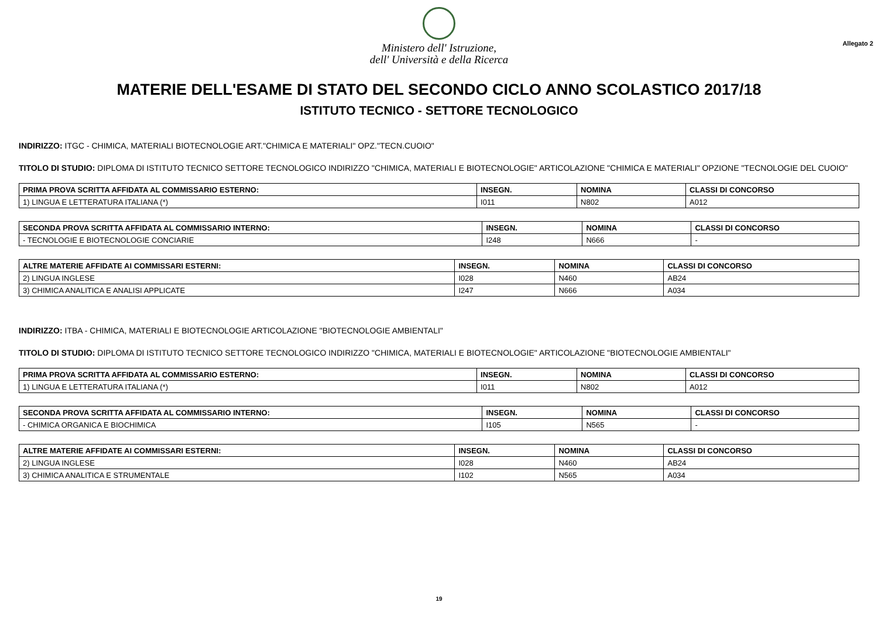Ministero dell' Istruzione,
dell' Università e della Ricerca
Allegato 2
MATERIE DELL'ESAME DI STATO DEL SECONDO CICLO ANNO SCOLASTICO 2017/18
ISTITUTO TECNICO - SETTORE TECNOLOGICO
INDIRIZZO: ITGC - CHIMICA, MATERIALI BIOTECNOLOGIE ART."CHIMICA E MATERIALI" OPZ."TECN.CUOIO"
TITOLO DI STUDIO: DIPLOMA DI ISTITUTO TECNICO SETTORE TECNOLOGICO INDIRIZZO "CHIMICA, MATERIALI E BIOTECNOLOGIE" ARTICOLAZIONE "CHIMICA E MATERIALI" OPZIONE "TECNOLOGIE DEL CUOIO"
| PRIMA PROVA SCRITTA AFFIDATA AL COMMISSARIO ESTERNO: | INSEGN. | NOMINA | CLASSI DI CONCORSO |
| --- | --- | --- | --- |
| 1) LINGUA E LETTERATURA ITALIANA (*) | I011 | N802 | A012 |
| SECONDA PROVA SCRITTA AFFIDATA AL COMMISSARIO INTERNO: | INSEGN. | NOMINA | CLASSI DI CONCORSO |
| --- | --- | --- | --- |
| - TECNOLOGIE E BIOTECNOLOGIE CONCIARIE | I248 | N666 | - |
| ALTRE MATERIE AFFIDATE AI COMMISSARI ESTERNI: | INSEGN. | NOMINA | CLASSI DI CONCORSO |
| --- | --- | --- | --- |
| 2) LINGUA INGLESE | I028 | N460 | AB24 |
| 3) CHIMICA ANALITICA E ANALISI APPLICATE | I247 | N666 | A034 |
INDIRIZZO: ITBA - CHIMICA, MATERIALI E BIOTECNOLOGIE ARTICOLAZIONE "BIOTECNOLOGIE AMBIENTALI"
TITOLO DI STUDIO: DIPLOMA DI ISTITUTO TECNICO SETTORE TECNOLOGICO INDIRIZZO "CHIMICA, MATERIALI E BIOTECNOLOGIE" ARTICOLAZIONE "BIOTECNOLOGIE AMBIENTALI"
| PRIMA PROVA SCRITTA AFFIDATA AL COMMISSARIO ESTERNO: | INSEGN. | NOMINA | CLASSI DI CONCORSO |
| --- | --- | --- | --- |
| 1) LINGUA E LETTERATURA ITALIANA (*) | I011 | N802 | A012 |
| SECONDA PROVA SCRITTA AFFIDATA AL COMMISSARIO INTERNO: | INSEGN. | NOMINA | CLASSI DI CONCORSO |
| --- | --- | --- | --- |
| - CHIMICA ORGANICA E BIOCHIMICA | I105 | N565 | - |
| ALTRE MATERIE AFFIDATE AI COMMISSARI ESTERNI: | INSEGN. | NOMINA | CLASSI DI CONCORSO |
| --- | --- | --- | --- |
| 2) LINGUA INGLESE | I028 | N460 | AB24 |
| 3) CHIMICA ANALITICA E STRUMENTALE | I102 | N565 | A034 |
19